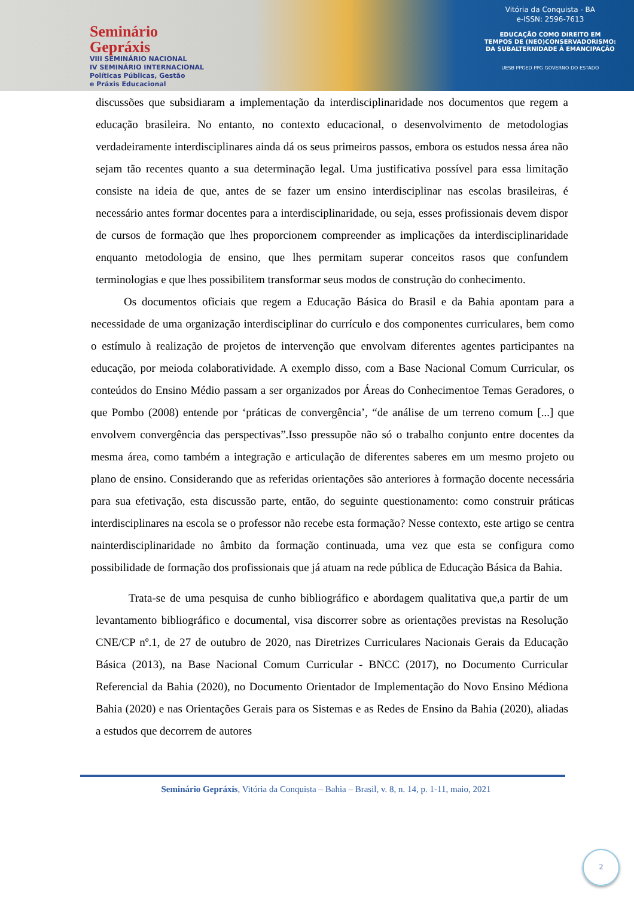Seminário
Gepráxis
VIII SEMINÁRIO NACIONAL
IV SEMINÁRIO INTERNACIONAL
Políticas Públicas, Gestão
e Práxis Educacional
Vitória da Conquista - BA
e-ISSN: 2596-7613
EDUCAÇÃO COMO DIREITO EM
TEMPOS DE (NEO)CONSERVADORISMO:
DA SUBALTERNIDADE À EMANCIPAÇÃO
UESB PPGED PPG GOVERNO DO ESTADO
discussões que subsidiaram a implementação da interdisciplinaridade nos documentos que regem a educação brasileira. No entanto, no contexto educacional, o desenvolvimento de metodologias verdadeiramente interdisciplinares ainda dá os seus primeiros passos, embora os estudos nessa área não sejam tão recentes quanto a sua determinação legal. Uma justificativa possível para essa limitação consiste na ideia de que, antes de se fazer um ensino interdisciplinar nas escolas brasileiras, é necessário antes formar docentes para a interdisciplinaridade, ou seja, esses profissionais devem dispor de cursos de formação que lhes proporcionem compreender as implicações da interdisciplinaridade enquanto metodologia de ensino, que lhes permitam superar conceitos rasos que confundem terminologias e que lhes possibilitem transformar seus modos de construção do conhecimento.
Os documentos oficiais que regem a Educação Básica do Brasil e da Bahia apontam para a necessidade de uma organização interdisciplinar do currículo e dos componentes curriculares, bem como o estímulo à realização de projetos de intervenção que envolvam diferentes agentes participantes na educação, por meioda colaboratividade. A exemplo disso, com a Base Nacional Comum Curricular, os conteúdos do Ensino Médio passam a ser organizados por Áreas do Conhecimentoe Temas Geradores, o que Pombo (2008) entende por ‘práticas de convergência’, “de análise de um terreno comum [...] que envolvem convergência das perspectivas”.Isso pressupõe não só o trabalho conjunto entre docentes da mesma área, como também a integração e articulação de diferentes saberes em um mesmo projeto ou plano de ensino. Considerando que as referidas orientações são anteriores à formação docente necessária para sua efetivação, esta discussão parte, então, do seguinte questionamento: como construir práticas interdisciplinares na escola se o professor não recebe esta formação? Nesse contexto, este artigo se centra nainterdisciplinaridade no âmbito da formação continuada, uma vez que esta se configura como possibilidade de formação dos profissionais que já atuam na rede pública de Educação Básica da Bahia.
Trata-se de uma pesquisa de cunho bibliográfico e abordagem qualitativa que,a partir de um levantamento bibliográfico e documental, visa discorrer sobre as orientações previstas na Resolução CNE/CP nº.1, de 27 de outubro de 2020, nas Diretrizes Curriculares Nacionais Gerais da Educação Básica (2013), na Base Nacional Comum Curricular - BNCC (2017), no Documento Curricular Referencial da Bahia (2020), no Documento Orientador de Implementação do Novo Ensino Médiona Bahia (2020) e nas Orientações Gerais para os Sistemas e as Redes de Ensino da Bahia (2020), aliadas a estudos que decorrem de autores
Seminário Gepráxis, Vitória da Conquista – Bahia – Brasil, v. 8, n. 14, p. 1-11, maio, 2021
2